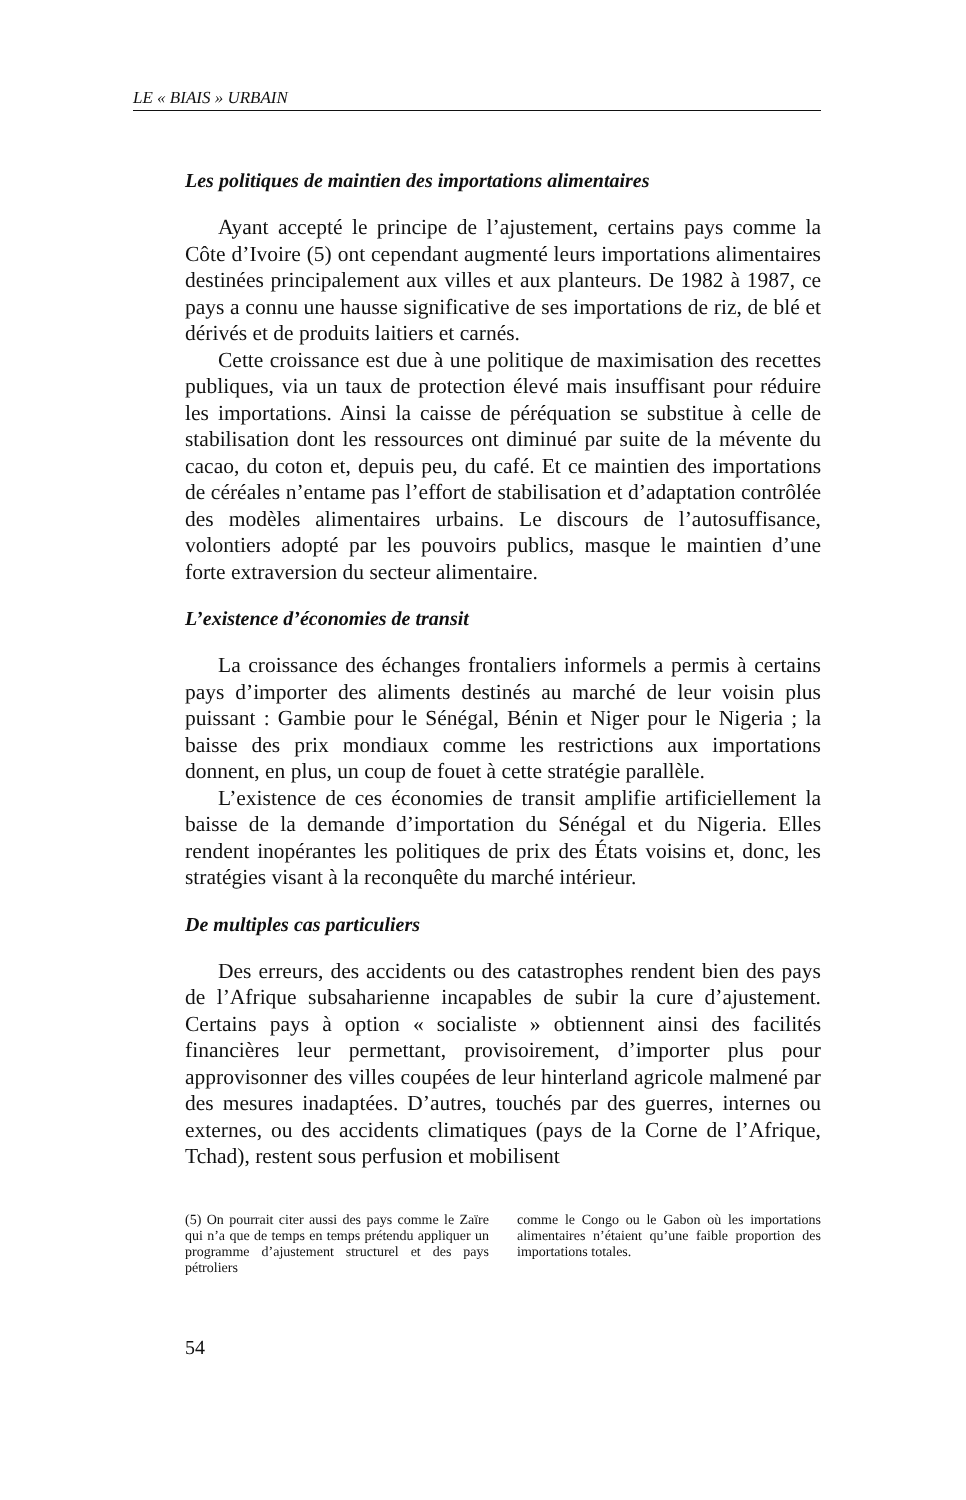LE « BIAIS » URBAIN
Les politiques de maintien des importations alimentaires
Ayant accepté le principe de l’ajustement, certains pays comme la Côte d’Ivoire (5) ont cependant augmenté leurs importations alimentaires destinées principalement aux villes et aux planteurs. De 1982 à 1987, ce pays a connu une hausse significative de ses importations de riz, de blé et dérivés et de produits laitiers et carnés.
Cette croissance est due à une politique de maximisation des recettes publiques, via un taux de protection élevé mais insuffisant pour réduire les importations. Ainsi la caisse de péréquation se substitue à celle de stabilisation dont les ressources ont diminué par suite de la mévente du cacao, du coton et, depuis peu, du café. Et ce maintien des importations de céréales n’entame pas l’effort de stabilisation et d’adaptation contrôlée des modèles alimentaires urbains. Le discours de l’autosuffisance, volontiers adopté par les pouvoirs publics, masque le maintien d’une forte extraversion du secteur alimentaire.
L’existence d’économies de transit
La croissance des échanges frontaliers informels a permis à certains pays d’importer des aliments destinés au marché de leur voisin plus puissant : Gambie pour le Sénégal, Bénin et Niger pour le Nigeria ; la baisse des prix mondiaux comme les restrictions aux importations donnent, en plus, un coup de fouet à cette stratégie parallèle.
L’existence de ces économies de transit amplifie artificiellement la baisse de la demande d’importation du Sénégal et du Nigeria. Elles rendent inopérantes les politiques de prix des États voisins et, donc, les stratégies visant à la reconquête du marché intérieur.
De multiples cas particuliers
Des erreurs, des accidents ou des catastrophes rendent bien des pays de l’Afrique subsaharienne incapables de subir la cure d’ajustement. Certains pays à option « socialiste » obtiennent ainsi des facilités financières leur permettant, provisoirement, d’importer plus pour approvisonner des villes coupées de leur hinterland agricole malmené par des mesures inadaptées. D’autres, touchés par des guerres, internes ou externes, ou des accidents climatiques (pays de la Corne de l’Afrique, Tchad), restent sous perfusion et mobilisent
(5) On pourrait citer aussi des pays comme le Zaïre qui n’a que de temps en temps prétendu appliquer un programme d’ajustement structurel et des pays pétroliers
comme le Congo ou le Gabon où les importations alimentaires n’étaient qu’une faible proportion des importations totales.
54